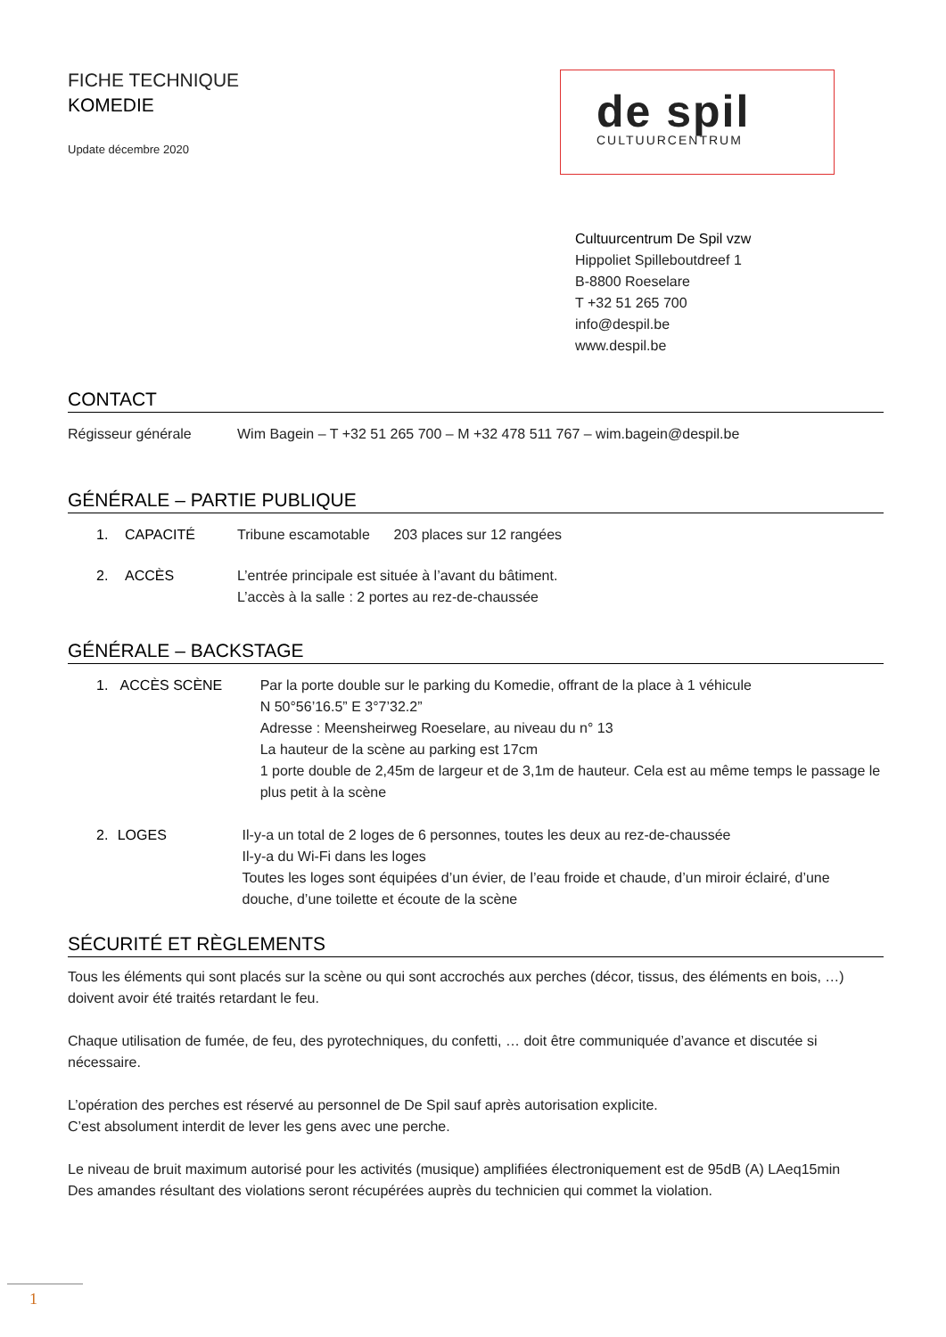FICHE TECHNIQUE
KOMEDIE
Update décembre 2020
de spil
CULTUURCENTRUM
Cultuurcentrum De Spil vzw
Hippoliet Spilleboutdreef 1
B-8800 Roeselare
T +32 51 265 700
info@despil.be
www.despil.be
CONTACT
Régisseur générale Wim Bagein – T +32 51 265 700 – M +32 478 511 767 – wim.bagein@despil.be
GÉNÉRALE – PARTIE PUBLIQUE
1. CAPACITÉ Tribune escamotable 203 places sur 12 rangées
2. ACCÈS L’entrée principale est située à l’avant du bâtiment.
L’accès à la salle : 2 portes au rez-de-chaussée
GÉNÉRALE – BACKSTAGE
1. ACCÈS SCÈNE Par la porte double sur le parking du Komedie, offrant de la place à 1 véhicule
N 50°56’16.5” E 3°7’32.2”
Adresse : Meensheirweg Roeselare, au niveau du n° 13
La hauteur de la scène au parking est 17cm
1 porte double de 2,45m de largeur et de 3,1m de hauteur. Cela est au même temps le passage le plus petit à la scène
2. LOGES Il-y-a un total de 2 loges de 6 personnes, toutes les deux au rez-de-chaussée
Il-y-a du Wi-Fi dans les loges
Toutes les loges sont équipées d’un évier, de l’eau froide et chaude, d’un miroir éclairé, d’une douche, d’une toilette et écoute de la scène
SÉCURITÉ ET RÈGLEMENTS
Tous les éléments qui sont placés sur la scène ou qui sont accrochés aux perches (décor, tissus, des éléments en bois, …) doivent avoir été traités retardant le feu.
Chaque utilisation de fumée, de feu, des pyrotechniques, du confetti, … doit être communiquée d’avance et discutée si nécessaire.
L’opération des perches est réservé au personnel de De Spil sauf après autorisation explicite.
C’est absolument interdit de lever les gens avec une perche.
Le niveau de bruit maximum autorisé pour les activités (musique) amplifiées électroniquement est de 95dB (A) LAeq15min
Des amandes résultant des violations seront récupérées auprès du technicien qui commet la violation.
1